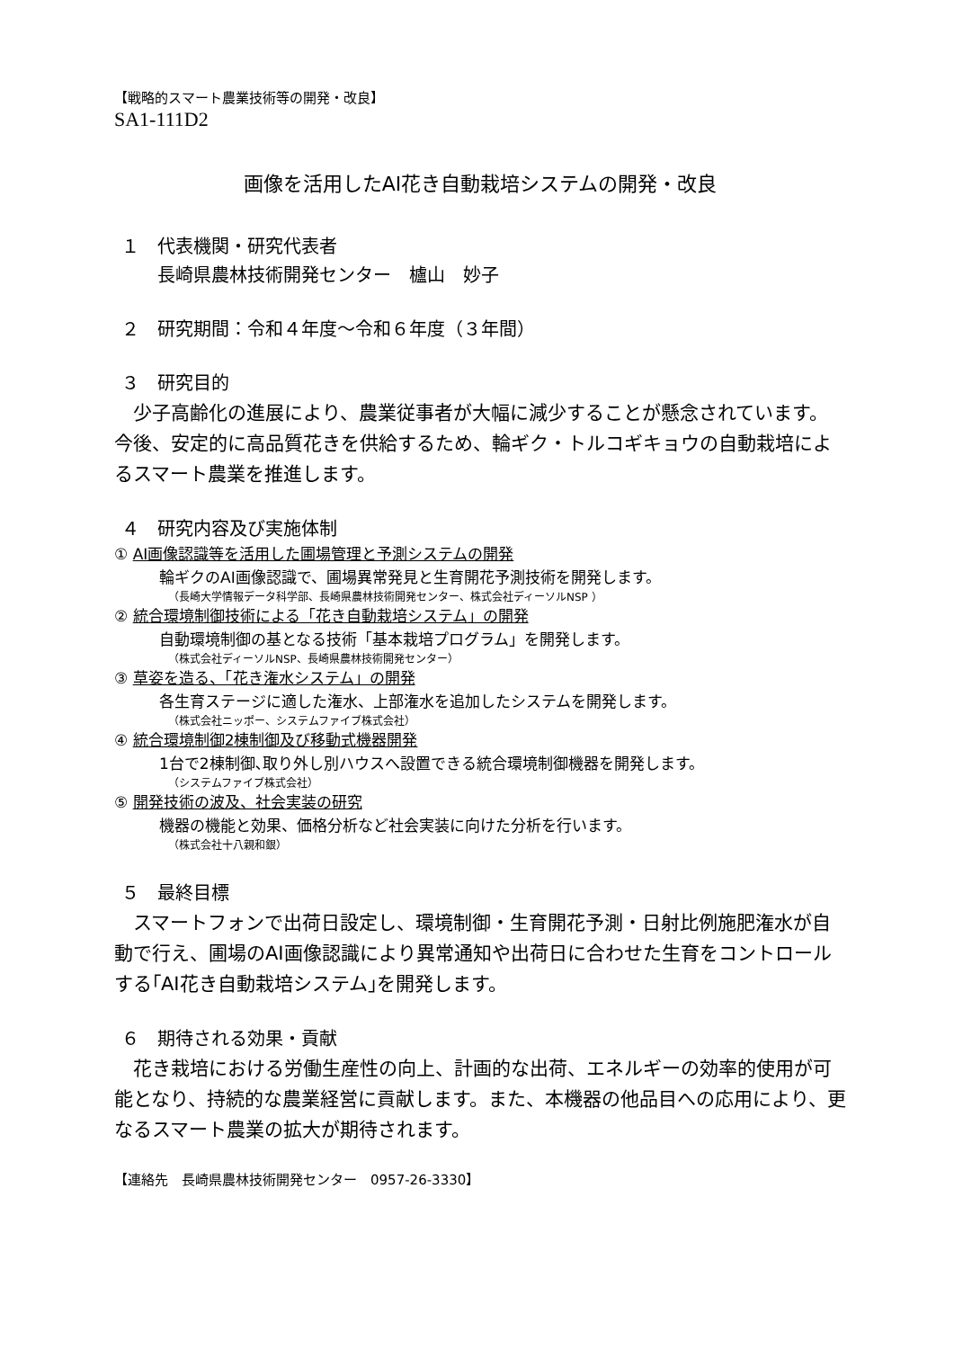【戦略的スマート農業技術等の開発・改良】
SA1-111D2
画像を活用したAI花き自動栽培システムの開発・改良
１　代表機関・研究代表者
　　長崎県農林技術開発センター　櫨山　妙子
２　研究期間：令和４年度～令和６年度（３年間）
３　研究目的
　少子高齢化の進展により、農業従事者が大幅に減少することが懸念されています。今後、安定的に高品質花きを供給するため、輪ギク・トルコギキョウの自動栽培によるスマート農業を推進します。
４　研究内容及び実施体制
① AI画像認識等を活用した圃場管理と予測システムの開発
輪ギクのAI画像認識で、圃場異常発見と生育開花予測技術を開発します。
（長崎大学情報データ科学部、長崎県農林技術開発センター、株式会社ディーソルNSP ）
② 統合環境制御技術による「花き自動栽培システム」の開発
自動環境制御の基となる技術「基本栽培プログラム」を開発します。
（株式会社ディーソルNSP、長崎県農林技術開発センター）
③ 草姿を造る、「花き潅水システム」の開発
各生育ステージに適した潅水、上部潅水を追加したシステムを開発します。
（株式会社ニッポー、システムファイブ株式会社）
④ 統合環境制御2棟制御及び移動式機器開発
1台で2棟制御､取り外し別ハウスへ設置できる統合環境制御機器を開発します。
（システムファイブ株式会社）
⑤ 開発技術の波及、社会実装の研究
機器の機能と効果、価格分析など社会実装に向けた分析を行います。
（株式会社十八親和銀）
５　最終目標
　スマートフォンで出荷日設定し、環境制御・生育開花予測・日射比例施肥潅水が自動で行え、圃場のAI画像認識により異常通知や出荷日に合わせた生育をコントロールする｢AI花き自動栽培システム｣を開発します。
６　期待される効果・貢献
　花き栽培における労働生産性の向上、計画的な出荷、エネルギーの効率的使用が可能となり、持続的な農業経営に貢献します。また、本機器の他品目への応用により、更なるスマート農業の拡大が期待されます。
【連絡先　長崎県農林技術開発センター　0957-26-3330】